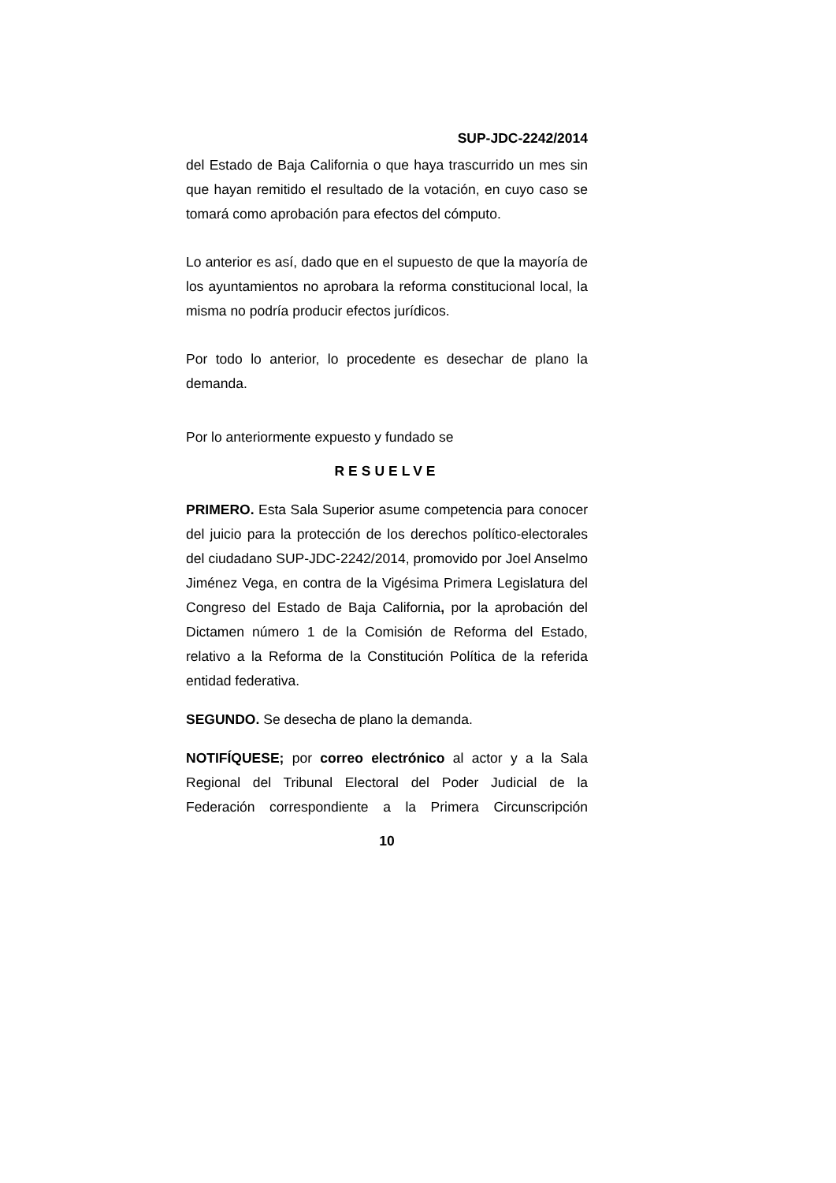SUP-JDC-2242/2014
del Estado de Baja California o que haya trascurrido un mes sin que hayan remitido el resultado de la votación, en cuyo caso se tomará como aprobación para efectos del cómputo.
Lo anterior es así, dado que en el supuesto de que la mayoría de los ayuntamientos no aprobara la reforma constitucional local, la misma no podría producir efectos jurídicos.
Por todo lo anterior, lo procedente es desechar de plano la demanda.
Por lo anteriormente expuesto y fundado se
RESUELVE
PRIMERO. Esta Sala Superior asume competencia para conocer del juicio para la protección de los derechos político-electorales del ciudadano SUP-JDC-2242/2014, promovido por Joel Anselmo Jiménez Vega, en contra de la Vigésima Primera Legislatura del Congreso del Estado de Baja California, por la aprobación del Dictamen número 1 de la Comisión de Reforma del Estado, relativo a la Reforma de la Constitución Política de la referida entidad federativa.
SEGUNDO. Se desecha de plano la demanda.
NOTIFÍQUESE; por correo electrónico al actor y a la Sala Regional del Tribunal Electoral del Poder Judicial de la Federación correspondiente a la Primera Circunscripción
10